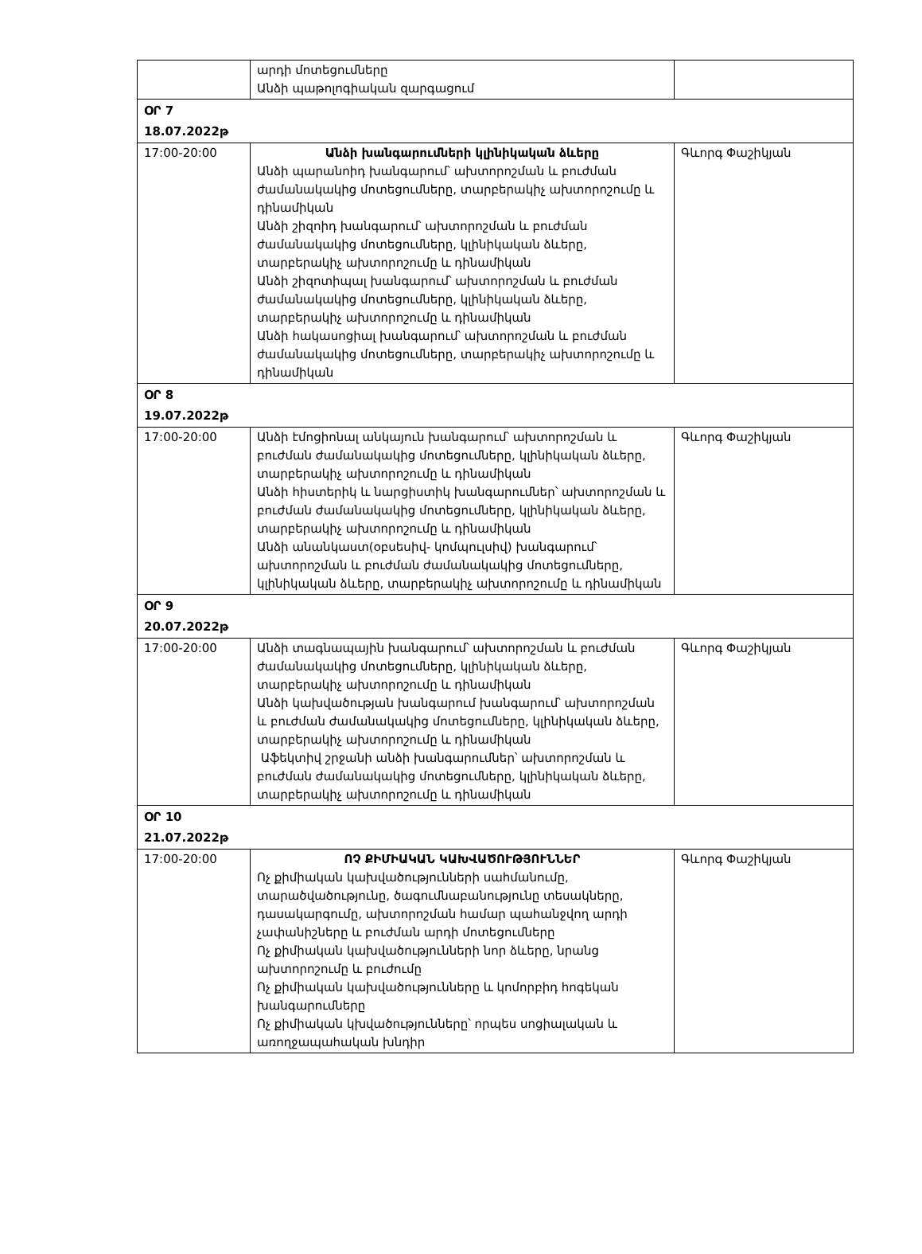| | արդի մոտեցումները Անձի պաթոլոգիական զարգացում | |
| ՕՐ 7 18.07.2022թ | | |
| 17:00-20:00 | Անձի խանգարումների կլինիկական ձևերը Անձի պարանոիդ խանգարում՝ ախտորոշման և բուժման ժամանակակից մոտեցումները, տարբերակիչ ախտորոշումը և դինամիկան Անձի շիզոիդ խանգարում՝ ախտորոշման և բուժման ժամանակակից մոտեցումները, կլինիկական ձևերը, տարբերակիչ ախտորոշումը և դինամիկան Անձի շիզոտիպալ խանգարում՝ ախտորոշման և բուժման ժամանակակից մոտեցումները, կլինիկական ձևերը, տարբերակիչ ախտորոշումը և դինամիկան Անձի հակասոցիալ խանգարում՝ ախտորոշման և բուժման ժամանակակից մոտեցումները, տարբերակիչ ախտորոշումը և դինամիկան | Գևորգ Փաշիկյան |
| ՕՐ 8 19.07.2022թ | | |
| 17:00-20:00 | Անձի էմոցիոնալ անկայուն խանգարում՝ ախտորոշման և բուժման ժամանակակից մոտեցումները, կլինիկական ձևերը, տարբերակիչ ախտորոշումը և դինամիկան Անձի հիստերիկ և նարցիստիկ խանգարումներ՝ ախտորոշման և բուժման ժամանակակից մոտեցումները, կլինիկական ձևերը, տարբերակիչ ախտորոշումը և դինամիկան Անձի անանկաստ(օբսեսիվ- կոմպուլսիվ) խանգարում՝ ախտորոշման և բուժման ժամանակակից մոտեցումները, կլինիկական ձևերը, տարբերակիչ ախտորոշումը և դինամիկան | Գևորգ Փաշիկյան |
| ՕՐ 9 20.07.2022թ | | |
| 17:00-20:00 | Անձի տագնապային խանգարում՝ ախտորոշման և բուժման ժամանակակից մոտեցումները, կլինիկական ձևերը, տարբերակիչ ախտորոշումը և դինամիկան Անձի կախվածության խանգարում խանգարում՝ ախտորոշման և բուժման ժամանակակից մոտեցումները, կլինիկական ձևերը, տարբերակիչ ախտորոշումը և դինամիկան Աֆեկտիվ շրջանի անձի խանգարումներ՝ ախտորոշման և բուժման ժամանակակից մոտեցումները, կլինիկական ձևերը, տարբերակիչ ախտորոշումը և դինամիկան | Գևորգ Փաշիկյան |
| ՕՐ 10 21.07.2022թ | | |
| 17:00-20:00 | ՈՉ ՔԻՄԻԱԿԱՆ ԿԱԽՎԱԾՈՒԹՅՈՒՆՆԵՐ Ոչ քիմիական կախվածությունների սահմանումը, տարածվածությունը, ծագումնաբանությունը տեսակները, դասակարգումը, ախտորոշման համար պահանջվող արդի չափանիշները և բուժման արդի մոտեցումները Ոչ քիմիական կախվածությունների նոր ձևերը, նրանց ախտորոշումը և բուժումը Ոչ քիմիական կախվածությունները և կոմորբիդ հոգեկան խանգարումները Ոչ քիմիական կխվածությունները՝ որպես սոցիալական և առողջապահական խնդիր | Գևորգ Փաշիկյան |